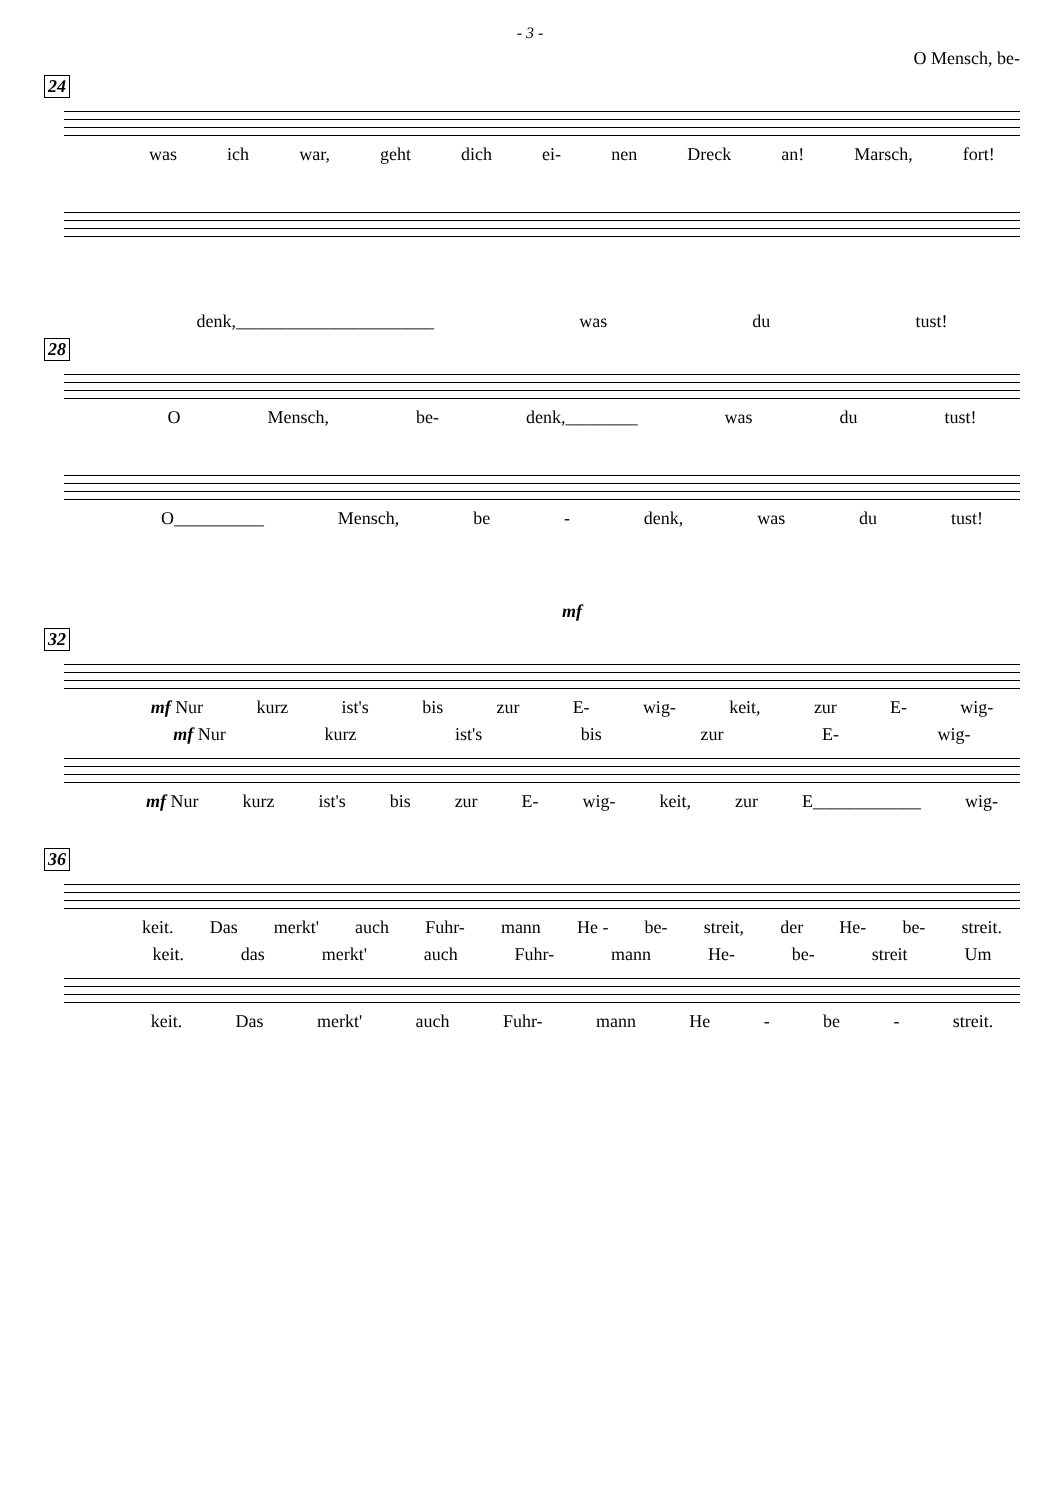- 3 -
O Mensch, be-
24
was ich war, geht dich ei- nen Dreck an! Marsch, fort!
denk,______________________ was du tust!
28
O Mensch, be- denk,________ was du tust!
O__________ Mensch, be - denk, was du tust!
mf
32
mf Nur kurz ist's bis zur E- wig- keit, zur E- wig-
mf Nur kurz ist's bis zur E- wig-
mf Nur kurz ist's bis zur E- wig- keit, zur E____________ wig-
36
keit. Das merkt' auch Fuhr- mann He - be- streit, der He- be- streit.
keit. das merkt' auch Fuhr- mann He- be- streit Um
keit. Das merkt' auch Fuhr- mann He - be - streit.